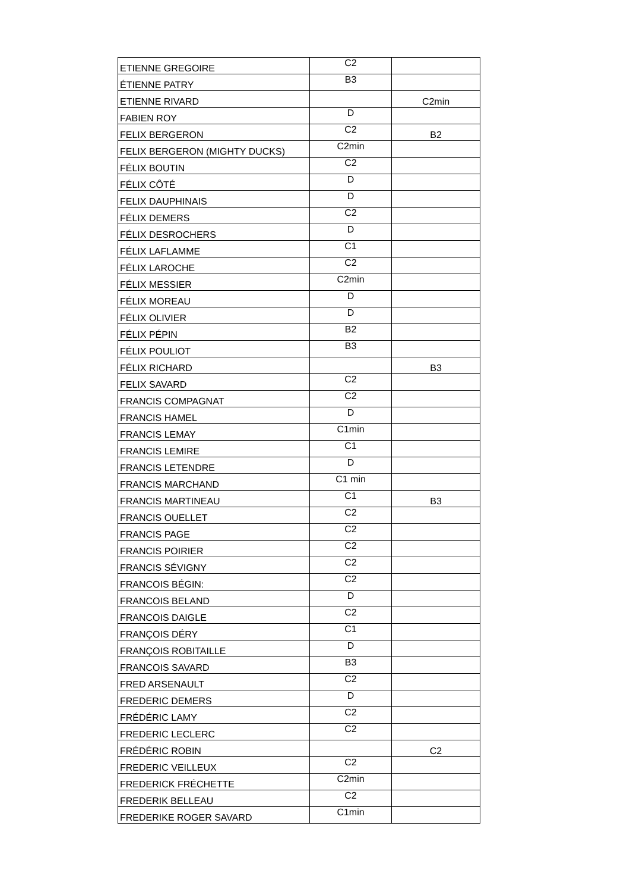| ETIENNE GREGOIRE | C2 | |
| ÉTIENNE PATRY | B3 | |
| ETIENNE RIVARD | | C2min |
| FABIEN ROY | D | |
| FELIX BERGERON | C2 | B2 |
| FELIX BERGERON (MIGHTY DUCKS) | C2min | |
| FÉLIX BOUTIN | C2 | |
| FÉLIX CÔTÉ | D | |
| FELIX DAUPHINAIS | D | |
| FÉLIX DEMERS | C2 | |
| FÉLIX DESROCHERS | D | |
| FÉLIX LAFLAMME | C1 | |
| FÉLIX LAROCHE | C2 | |
| FÉLIX MESSIER | C2min | |
| FÉLIX MOREAU | D | |
| FÉLIX OLIVIER | D | |
| FÉLIX PÉPIN | B2 | |
| FÉLIX POULIOT | B3 | |
| FÉLIX RICHARD | | B3 |
| FELIX SAVARD | C2 | |
| FRANCIS COMPAGNAT | C2 | |
| FRANCIS HAMEL | D | |
| FRANCIS LEMAY | C1min | |
| FRANCIS LEMIRE | C1 | |
| FRANCIS LETENDRE | D | |
| FRANCIS MARCHAND | C1 min | |
| FRANCIS MARTINEAU | C1 | B3 |
| FRANCIS OUELLET | C2 | |
| FRANCIS PAGE | C2 | |
| FRANCIS POIRIER | C2 | |
| FRANCIS SÉVIGNY | C2 | |
| FRANCOIS BÉGIN: | C2 | |
| FRANCOIS BELAND | D | |
| FRANCOIS DAIGLE | C2 | |
| FRANÇOIS DÉRY | C1 | |
| FRANÇOIS ROBITAILLE | D | |
| FRANCOIS SAVARD | B3 | |
| FRED ARSENAULT | C2 | |
| FREDERIC DEMERS | D | |
| FRÉDÉRIC LAMY | C2 | |
| FREDERIC LECLERC | C2 | |
| FRÉDÉRIC ROBIN | | C2 |
| FREDERIC VEILLEUX | C2 | |
| FREDERICK FRÉCHETTE | C2min | |
| FREDERIK BELLEAU | C2 | |
| FREDERIKE ROGER SAVARD | C1min | |